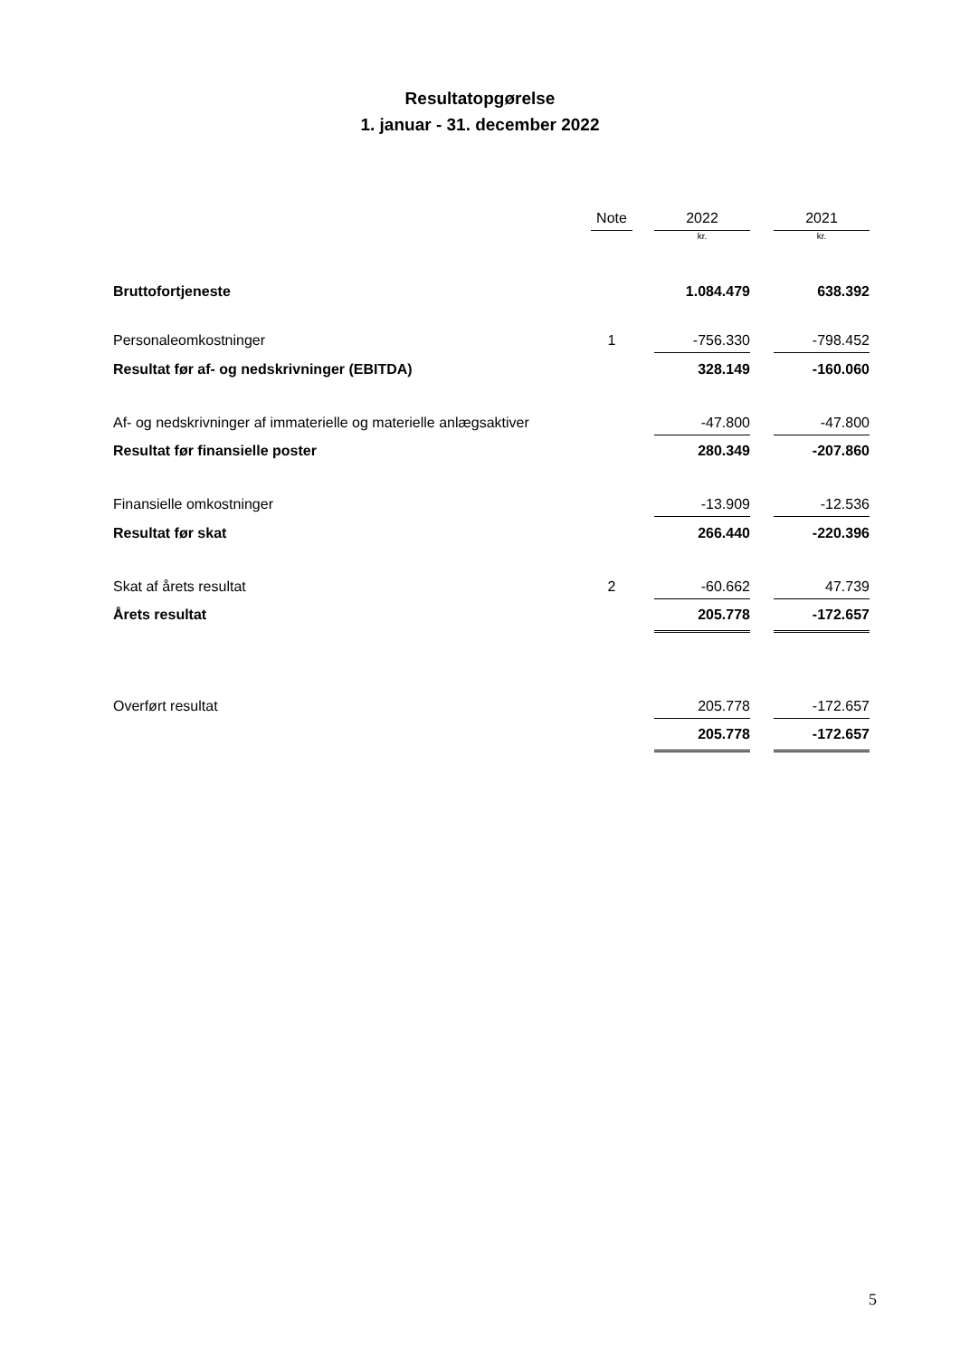Resultatopgørelse
1. januar - 31. december 2022
| | Note | | 2022 | | 2021 |
| --- | --- | --- | --- | --- | --- |
| | | | kr. | | kr. |
| Bruttofortjeneste | | | 1.084.479 | | 638.392 |
| Personaleomkostninger | 1 | | -756.330 | | -798.452 |
| Resultat før af- og nedskrivninger (EBITDA) | | | 328.149 | | -160.060 |
| Af- og nedskrivninger af immaterielle og materielle anlægsaktiver | | | -47.800 | | -47.800 |
| Resultat før finansielle poster | | | 280.349 | | -207.860 |
| Finansielle omkostninger | | | -13.909 | | -12.536 |
| Resultat før skat | | | 266.440 | | -220.396 |
| Skat af årets resultat | 2 | | -60.662 | | 47.739 |
| Årets resultat | | | 205.778 | | -172.657 |
| Overført resultat | | | 205.778 | | -172.657 |
| | | | 205.778 | | -172.657 |
5